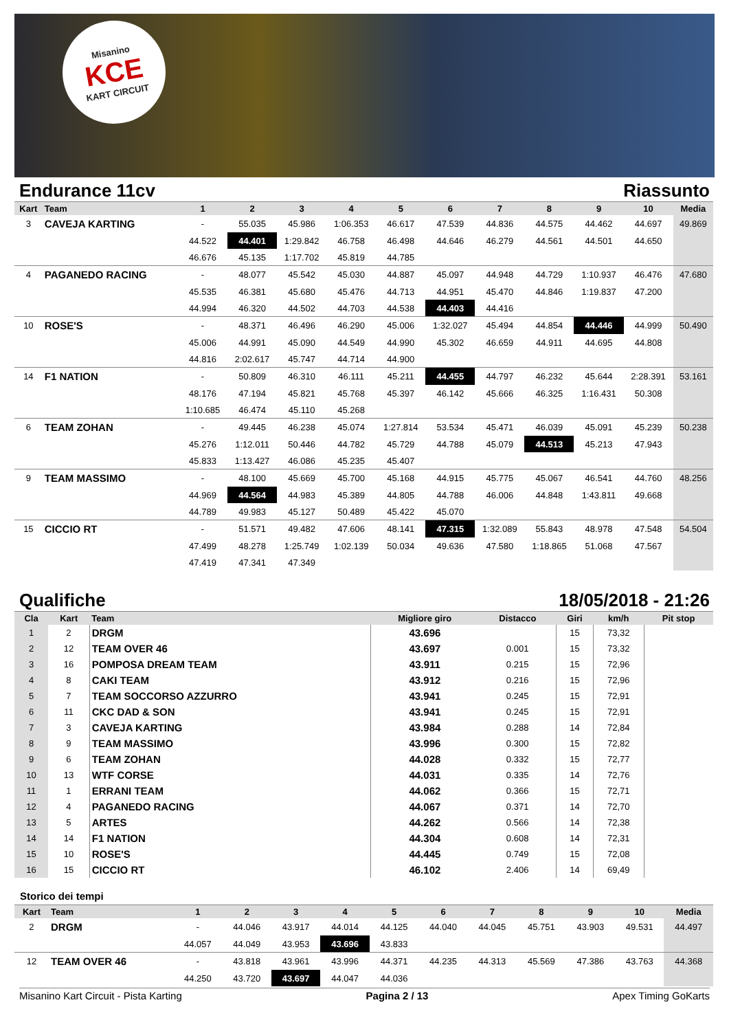Misanino
KCE
KART CIRCUIT
Endurance 11cv Riassunto
| Kart | Team | 1 | 2 | 3 | 4 | 5 | 6 | 7 | 8 | 9 | 10 | Media |
| --- | --- | --- | --- | --- | --- | --- | --- | --- | --- | --- | --- | --- |
| 3 | CAVEJA KARTING | - | 55.035 | 45.986 | 1:06.353 | 46.617 | 47.539 | 44.836 | 44.575 | 44.462 | 44.697 | 49.869 |
| | | 44.522 | 44.401 | 1:29.842 | 46.758 | 46.498 | 44.646 | 46.279 | 44.561 | 44.501 | 44.650 | |
| | | 46.676 | 45.135 | 1:17.702 | 45.819 | 44.785 | | | | | | |
| 4 | PAGANEDO RACING | - | 48.077 | 45.542 | 45.030 | 44.887 | 45.097 | 44.948 | 44.729 | 1:10.937 | 46.476 | 47.680 |
| | | 45.535 | 46.381 | 45.680 | 45.476 | 44.713 | 44.951 | 45.470 | 44.846 | 1:19.837 | 47.200 | |
| | | 44.994 | 46.320 | 44.502 | 44.703 | 44.538 | 44.403 | 44.416 | | | | |
| 10 | ROSE'S | - | 48.371 | 46.496 | 46.290 | 45.006 | 1:32.027 | 45.494 | 44.854 | 44.446 | 44.999 | 50.490 |
| | | 45.006 | 44.991 | 45.090 | 44.549 | 44.990 | 45.302 | 46.659 | 44.911 | 44.695 | 44.808 | |
| | | 44.816 | 2:02.617 | 45.747 | 44.714 | 44.900 | | | | | | |
| 14 | F1 NATION | - | 50.809 | 46.310 | 46.111 | 45.211 | 44.455 | 44.797 | 46.232 | 45.644 | 2:28.391 | 53.161 |
| | | 48.176 | 47.194 | 45.821 | 45.768 | 45.397 | 46.142 | 45.666 | 46.325 | 1:16.431 | 50.308 | |
| | | 1:10.685 | 46.474 | 45.110 | 45.268 | | | | | | | |
| 6 | TEAM ZOHAN | - | 49.445 | 46.238 | 45.074 | 1:27.814 | 53.534 | 45.471 | 46.039 | 45.091 | 45.239 | 50.238 |
| | | 45.276 | 1:12.011 | 50.446 | 44.782 | 45.729 | 44.788 | 45.079 | 44.513 | 45.213 | 47.943 | |
| | | 45.833 | 1:13.427 | 46.086 | 45.235 | 45.407 | | | | | | |
| 9 | TEAM MASSIMO | - | 48.100 | 45.669 | 45.700 | 45.168 | 44.915 | 45.775 | 45.067 | 46.541 | 44.760 | 48.256 |
| | | 44.969 | 44.564 | 44.983 | 45.389 | 44.805 | 44.788 | 46.006 | 44.848 | 1:43.811 | 49.668 | |
| | | 44.789 | 49.983 | 45.127 | 50.489 | 45.422 | 45.070 | | | | | |
| 15 | CICCIO RT | - | 51.571 | 49.482 | 47.606 | 48.141 | 47.315 | 1:32.089 | 55.843 | 48.978 | 47.548 | 54.504 |
| | | 47.499 | 48.278 | 1:25.749 | 1:02.139 | 50.034 | 49.636 | 47.580 | 1:18.865 | 51.068 | 47.567 | |
| | | 47.419 | 47.341 | 47.349 | | | | | | | | |
Qualifiche 18/05/2018 - 21:26
| Cla | Kart | Team | Migliore giro | Distacco | Giri | km/h | Pit stop |
| --- | --- | --- | --- | --- | --- | --- | --- |
| 1 | 2 | DRGM | 43.696 | | 15 | 73,32 | |
| 2 | 12 | TEAM OVER 46 | 43.697 | 0.001 | 15 | 73,32 | |
| 3 | 16 | POMPOSA DREAM TEAM | 43.911 | 0.215 | 15 | 72,96 | |
| 4 | 8 | CAKI TEAM | 43.912 | 0.216 | 15 | 72,96 | |
| 5 | 7 | TEAM SOCCORSO AZZURRO | 43.941 | 0.245 | 15 | 72,91 | |
| 6 | 11 | CKC DAD & SON | 43.941 | 0.245 | 15 | 72,91 | |
| 7 | 3 | CAVEJA KARTING | 43.984 | 0.288 | 14 | 72,84 | |
| 8 | 9 | TEAM MASSIMO | 43.996 | 0.300 | 15 | 72,82 | |
| 9 | 6 | TEAM ZOHAN | 44.028 | 0.332 | 15 | 72,77 | |
| 10 | 13 | WTF CORSE | 44.031 | 0.335 | 14 | 72,76 | |
| 11 | 1 | ERRANI TEAM | 44.062 | 0.366 | 15 | 72,71 | |
| 12 | 4 | PAGANEDO RACING | 44.067 | 0.371 | 14 | 72,70 | |
| 13 | 5 | ARTES | 44.262 | 0.566 | 14 | 72,38 | |
| 14 | 14 | F1 NATION | 44.304 | 0.608 | 14 | 72,31 | |
| 15 | 10 | ROSE'S | 44.445 | 0.749 | 15 | 72,08 | |
| 16 | 15 | CICCIO RT | 46.102 | 2.406 | 14 | 69,49 | |
Storico dei tempi
| Kart | Team | 1 | 2 | 3 | 4 | 5 | 6 | 7 | 8 | 9 | 10 | Media |
| --- | --- | --- | --- | --- | --- | --- | --- | --- | --- | --- | --- | --- |
| 2 | DRGM | - | 44.046 | 43.917 | 44.014 | 44.125 | 44.040 | 44.045 | 45.751 | 43.903 | 49.531 | 44.497 |
| | | 44.057 | 44.049 | 43.953 | 43.696 | 43.833 | | | | | | |
| 12 | TEAM OVER 46 | - | 43.818 | 43.961 | 43.996 | 44.371 | 44.235 | 44.313 | 45.569 | 47.386 | 43.763 | 44.368 |
| | | 44.250 | 43.720 | 43.697 | 44.047 | 44.036 | | | | | | |
Misanino Kart Circuit - Pista Karting Pagina 2 / 13 Apex Timing GoKarts